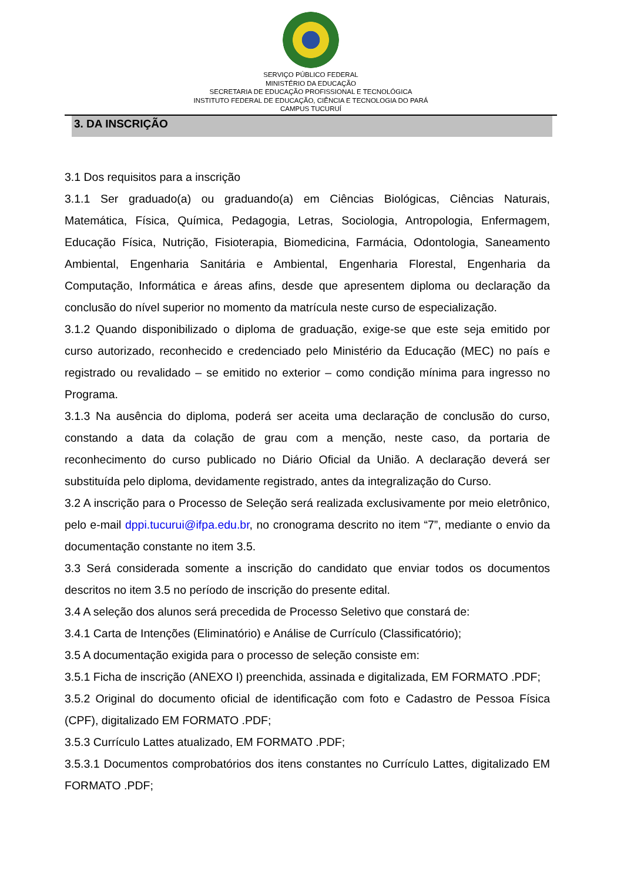SERVIÇO PÚBLICO FEDERAL
MINISTÉRIO DA EDUCAÇÃO
SECRETARIA DE EDUCAÇÃO PROFISSIONAL E TECNOLÓGICA
INSTITUTO FEDERAL DE EDUCAÇÃO, CIÊNCIA E TECNOLOGIA DO PARÁ
CAMPUS TUCURUÍ
3. DA INSCRIÇÃO
3.1 Dos requisitos para a inscrição
3.1.1 Ser graduado(a) ou graduando(a) em Ciências Biológicas, Ciências Naturais, Matemática, Física, Química, Pedagogia, Letras, Sociologia, Antropologia, Enfermagem, Educação Física, Nutrição, Fisioterapia, Biomedicina, Farmácia, Odontologia, Saneamento Ambiental, Engenharia Sanitária e Ambiental, Engenharia Florestal, Engenharia da Computação, Informática e áreas afins, desde que apresentem diploma ou declaração da conclusão do nível superior no momento da matrícula neste curso de especialização.
3.1.2 Quando disponibilizado o diploma de graduação, exige-se que este seja emitido por curso autorizado, reconhecido e credenciado pelo Ministério da Educação (MEC) no país e registrado ou revalidado – se emitido no exterior – como condição mínima para ingresso no Programa.
3.1.3 Na ausência do diploma, poderá ser aceita uma declaração de conclusão do curso, constando a data da colação de grau com a menção, neste caso, da portaria de reconhecimento do curso publicado no Diário Oficial da União. A declaração deverá ser substituída pelo diploma, devidamente registrado, antes da integralização do Curso.
3.2 A inscrição para o Processo de Seleção será realizada exclusivamente por meio eletrônico, pelo e-mail dppi.tucurui@ifpa.edu.br, no cronograma descrito no item “7”, mediante o envio da documentação constante no item 3.5.
3.3 Será considerada somente a inscrição do candidato que enviar todos os documentos descritos no item 3.5 no período de inscrição do presente edital.
3.4 A seleção dos alunos será precedida de Processo Seletivo que constará de:
3.4.1 Carta de Intenções (Eliminatório) e Análise de Currículo (Classificatório);
3.5 A documentação exigida para o processo de seleção consiste em:
3.5.1 Ficha de inscrição (ANEXO I) preenchida, assinada e digitalizada, EM FORMATO .PDF;
3.5.2 Original do documento oficial de identificação com foto e Cadastro de Pessoa Física (CPF), digitalizado EM FORMATO .PDF;
3.5.3 Currículo Lattes atualizado, EM FORMATO .PDF;
3.5.3.1 Documentos comprobatórios dos itens constantes no Currículo Lattes, digitalizado EM FORMATO .PDF;